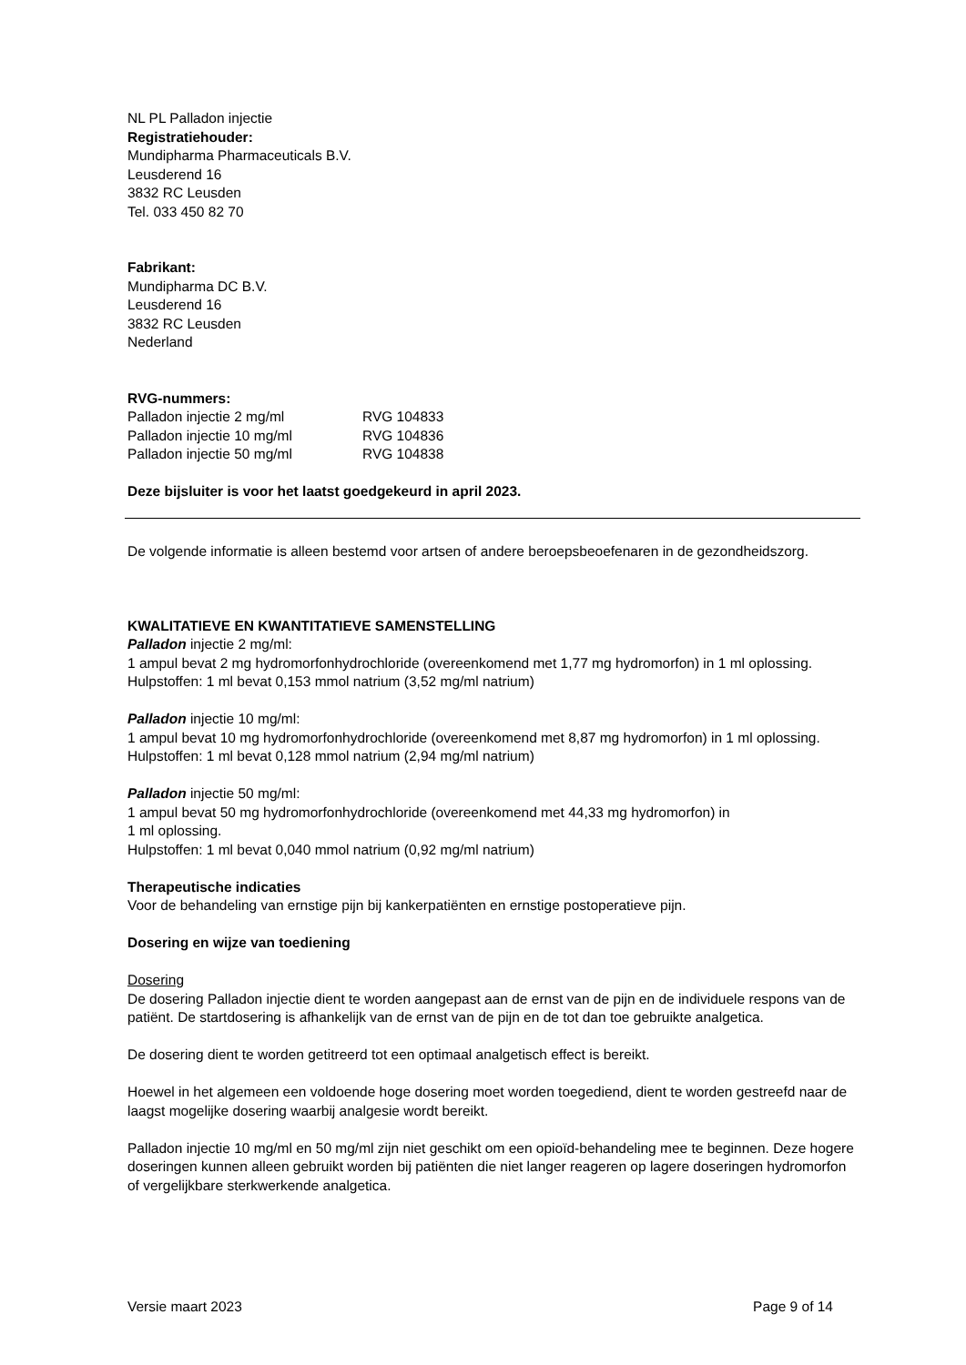NL PL Palladon injectie
Registratiehouder:
Mundipharma Pharmaceuticals B.V.
Leusderend 16
3832 RC Leusden
Tel. 033 450 82 70
Fabrikant:
Mundipharma DC B.V.
Leusderend 16
3832 RC Leusden
Nederland
RVG-nummers:
| Palladon injectie 2 mg/ml | RVG 104833 |
| Palladon injectie 10 mg/ml | RVG 104836 |
| Palladon injectie 50 mg/ml | RVG 104838 |
Deze bijsluiter is voor het laatst goedgekeurd in april 2023.
De volgende informatie is alleen bestemd voor artsen of andere beroepsbeoefenaren in de gezondheidszorg.
KWALITATIEVE EN KWANTITATIEVE SAMENSTELLING
Palladon injectie 2 mg/ml:
1 ampul bevat 2 mg hydromorfonhydrochloride (overeenkomend met 1,77 mg hydromorfon) in 1 ml oplossing.
Hulpstoffen: 1 ml bevat 0,153 mmol natrium (3,52 mg/ml natrium)
Palladon injectie 10 mg/ml:
1 ampul bevat 10 mg hydromorfonhydrochloride (overeenkomend met 8,87 mg hydromorfon) in 1 ml oplossing.
Hulpstoffen: 1 ml bevat 0,128 mmol natrium (2,94 mg/ml natrium)
Palladon injectie 50 mg/ml:
1 ampul bevat 50 mg hydromorfonhydrochloride (overeenkomend met 44,33 mg hydromorfon) in
1 ml oplossing.
Hulpstoffen: 1 ml bevat 0,040 mmol natrium (0,92 mg/ml natrium)
Therapeutische indicaties
Voor de behandeling van ernstige pijn bij kankerpatiënten en ernstige postoperatieve pijn.
Dosering en wijze van toediening
Dosering
De dosering Palladon injectie dient te worden aangepast aan de ernst van de pijn en de individuele respons van de patiënt. De startdosering is afhankelijk van de ernst van de pijn en de tot dan toe gebruikte analgetica.
De dosering dient te worden getitreerd tot een optimaal analgetisch effect is bereikt.
Hoewel in het algemeen een voldoende hoge dosering moet worden toegediend, dient te worden gestreefd naar de laagst mogelijke dosering waarbij analgesie wordt bereikt.
Palladon injectie 10 mg/ml en 50 mg/ml zijn niet geschikt om een opioïd-behandeling mee te beginnen. Deze hogere doseringen kunnen alleen gebruikt worden bij patiënten die niet langer reageren op lagere doseringen hydromorfon of vergelijkbare sterkwerkende analgetica.
Versie maart 2023 Page 9 of 14